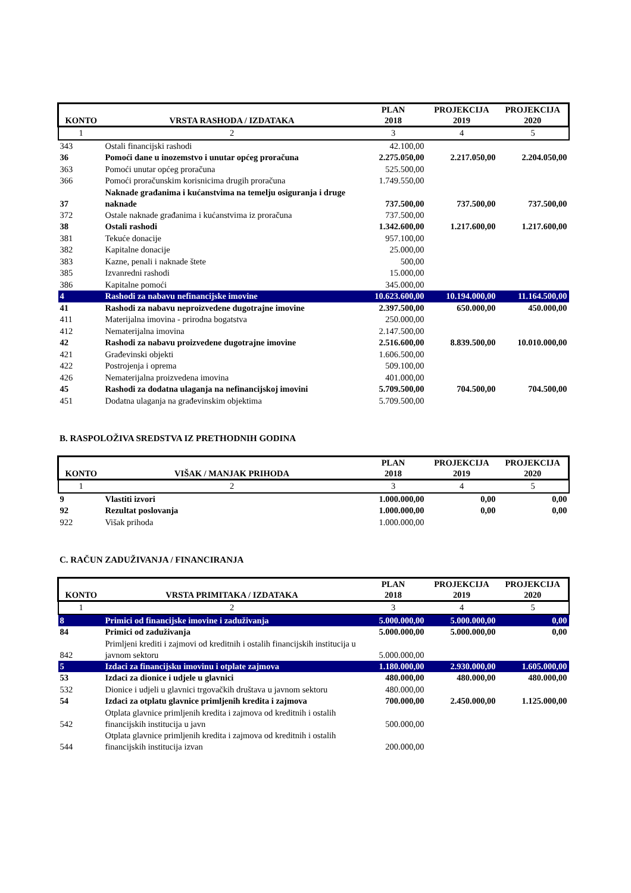| KONTO | VRSTA RASHODA / IZDATAKA | PLAN 2018 | PROJEKCIJA 2019 | PROJEKCIJA 2020 |
| --- | --- | --- | --- | --- |
| 1 | 2 | 3 | 4 | 5 |
| 343 | Ostali financijski rashodi | 42.100,00 | | |
| 36 | Pomoći dane u inozemstvo i unutar općeg proračuna | 2.275.050,00 | 2.217.050,00 | 2.204.050,00 |
| 363 | Pomoći unutar općeg proračuna | 525.500,00 | | |
| 366 | Pomoći proračunskim korisnicima drugih proračuna | 1.749.550,00 | | |
| 37 | Naknade građanima i kućanstvima na temelju osiguranja i druge naknade | 737.500,00 | 737.500,00 | 737.500,00 |
| 372 | Ostale naknade građanima i kućanstvima iz proračuna | 737.500,00 | | |
| 38 | Ostali rashodi | 1.342.600,00 | 1.217.600,00 | 1.217.600,00 |
| 381 | Tekuće donacije | 957.100,00 | | |
| 382 | Kapitalne donacije | 25.000,00 | | |
| 383 | Kazne, penali i naknade štete | 500,00 | | |
| 385 | Izvanredni rashodi | 15.000,00 | | |
| 386 | Kapitalne pomoći | 345.000,00 | | |
| 4 | Rashodi za nabavu nefinancijske imovine | 10.623.600,00 | 10.194.000,00 | 11.164.500,00 |
| 41 | Rashodi za nabavu neproizvedene dugotrajne imovine | 2.397.500,00 | 650.000,00 | 450.000,00 |
| 411 | Materijalna imovina - prirodna bogatstva | 250.000,00 | | |
| 412 | Nematerijalna imovina | 2.147.500,00 | | |
| 42 | Rashodi za nabavu proizvedene dugotrajne imovine | 2.516.600,00 | 8.839.500,00 | 10.010.000,00 |
| 421 | Građevinski objekti | 1.606.500,00 | | |
| 422 | Postrojenja i oprema | 509.100,00 | | |
| 426 | Nematerijalna proizvedena imovina | 401.000,00 | | |
| 45 | Rashodi za dodatna ulaganja na nefinancijskoj imovini | 5.709.500,00 | 704.500,00 | 704.500,00 |
| 451 | Dodatna ulaganja na građevinskim objektima | 5.709.500,00 | | |
B. RASPOLOŽIVA SREDSTVA IZ PRETHODNIH GODINA
| KONTO | VIŠAK / MANJAK PRIHODA | PLAN 2018 | PROJEKCIJA 2019 | PROJEKCIJA 2020 |
| --- | --- | --- | --- | --- |
| 1 | 2 | 3 | 4 | 5 |
| 9 | Vlastiti izvori | 1.000.000,00 | 0,00 | 0,00 |
| 92 | Rezultat poslovanja | 1.000.000,00 | 0,00 | 0,00 |
| 922 | Višak prihoda | 1.000.000,00 | | |
C. RAČUN ZADUŽIVANJA / FINANCIRANJA
| KONTO | VRSTA PRIMITAKA / IZDATAKA | PLAN 2018 | PROJEKCIJA 2019 | PROJEKCIJA 2020 |
| --- | --- | --- | --- | --- |
| 1 | 2 | 3 | 4 | 5 |
| 8 | Primici od financijske imovine i zaduživanja | 5.000.000,00 | 5.000.000,00 | 0,00 |
| 84 | Primici od zaduživanja | 5.000.000,00 | 5.000.000,00 | 0,00 |
| 842 | Primljeni krediti i zajmovi od kreditnih i ostalih financijskih institucija u javnom sektoru | 5.000.000,00 | | |
| 5 | Izdaci za financijsku imovinu i otplate zajmova | 1.180.000,00 | 2.930.000,00 | 1.605.000,00 |
| 53 | Izdaci za dionice i udjele u glavnici | 480.000,00 | 480.000,00 | 480.000,00 |
| 532 | Dionice i udjeli u glavnici trgovačkih društava u javnom sektoru | 480.000,00 | | |
| 54 | Izdaci za otplatu glavnice primljenih kredita i zajmova | 700.000,00 | 2.450.000,00 | 1.125.000,00 |
| 542 | Otplata glavnice primljenih kredita i zajmova od kreditnih i ostalih financijskih institucija u javn | 500.000,00 | | |
| 544 | Otplata glavnice primljenih kredita i zajmova od kreditnih i ostalih financijskih institucija izvan | 200.000,00 | | |